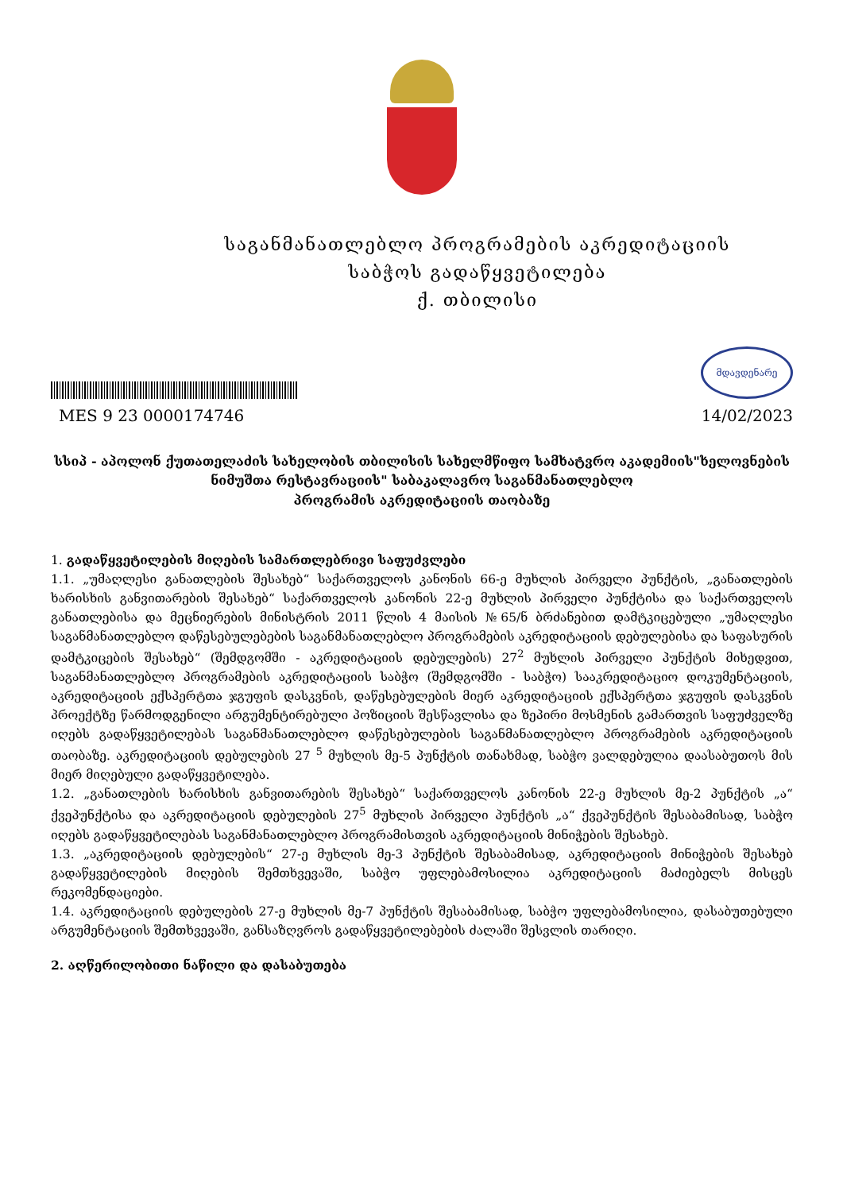საგანმანათლებლო პროგრამების აკრედიტაციის
საბჭოს გადაწყვეტილება
ქ. თბილისი
MES 9 23 0000174746
მდავდენარე
14/02/2023
სსიპ - აპოლონ ქუთათელაძის სახელობის თბილისის სახელმწიფო სამხატვრო აკადემიის"ხელოვნების ნიმუშთა რესტავრაციის" საბაკალავრო საგანმანათლებლო
პროგრამის აკრედიტაციის თაობაზე
1. გადაწყვეტილების მიღების სამართლებრივი საფუძვლები
1.1. „უმაღლესი განათლების შესახებ“ საქართველოს კანონის 66-ე მუხლის პირველი პუნქტის, „განათლების ხარისხის განვითარების შესახებ“ საქართველოს კანონის 22-ე მუხლის პირველი პუნქტისა და საქართველოს განათლებისა და მეცნიერების მინისტრის 2011 წლის 4 მაისის №65/ნ ბრძანებით დამტკიცებული „უმაღლესი საგანმანათლებლო დაწესებულებების საგანმანათლებლო პროგრამების აკრედიტაციის დებულებისა და საფასურის დამტკიცების შესახებ“ (შემდგომში - აკრედიტაციის დებულების) 27<sup>2</sup> მუხლის პირველი პუნქტის მიხედვით, საგანმანათლებლო პროგრამების აკრედიტაციის საბჭო (შემდგომში - საბჭო) სააკრედიტაციო დოკუმენტაციის, აკრედიტაციის ექსპერტთა ჯგუფის დასკვნის, დაწესებულების მიერ აკრედიტაციის ექსპერტთა ჯგუფის დასკვნის პროექტზე წარმოდგენილი არგუმენტირებული პოზიციის შესწავლისა და ზეპირი მოსმენის გამართვის საფუძველზე იღებს გადაწყვეტილებას საგანმანათლებლო დაწესებულების საგანმანათლებლო პროგრამების აკრედიტაციის თაობაზე. აკრედიტაციის დებულების 27 <sup>5</sup> მუხლის მე-5 პუნქტის თანახმად, საბჭო ვალდებულია დაასაბუთოს მის მიერ მიღებული გადაწყვეტილება.
1.2. „განათლების ხარისხის განვითარების შესახებ“ საქართველოს კანონის 22-ე მუხლის მე-2 პუნქტის „ა“ ქვეპუნქტისა და აკრედიტაციის დებულების 27<sup>5</sup> მუხლის პირველი პუნქტის „ა“ ქვეპუნქტის შესაბამისად, საბჭო იღებს გადაწყვეტილებას საგანმანათლებლო პროგრამისთვის აკრედიტაციის მინიჭების შესახებ.
1.3. „აკრედიტაციის დებულების“ 27-ე მუხლის მე-3 პუნქტის შესაბამისად, აკრედიტაციის მინიჭების შესახებ გადაწყვეტილების მიღების შემთხვევაში, საბჭო უფლებამოსილია აკრედიტაციის მაძიებელს მისცეს რეკომენდაციები.
1.4. აკრედიტაციის დებულების 27-ე მუხლის მე-7 პუნქტის შესაბამისად, საბჭო უფლებამოსილია, დასაბუთებული არგუმენტაციის შემთხვევაში, განსაზღვროს გადაწყვეტილებების ძალაში შესვლის თარიღი.
2. აღწერილობითი ნაწილი და დასაბუთება